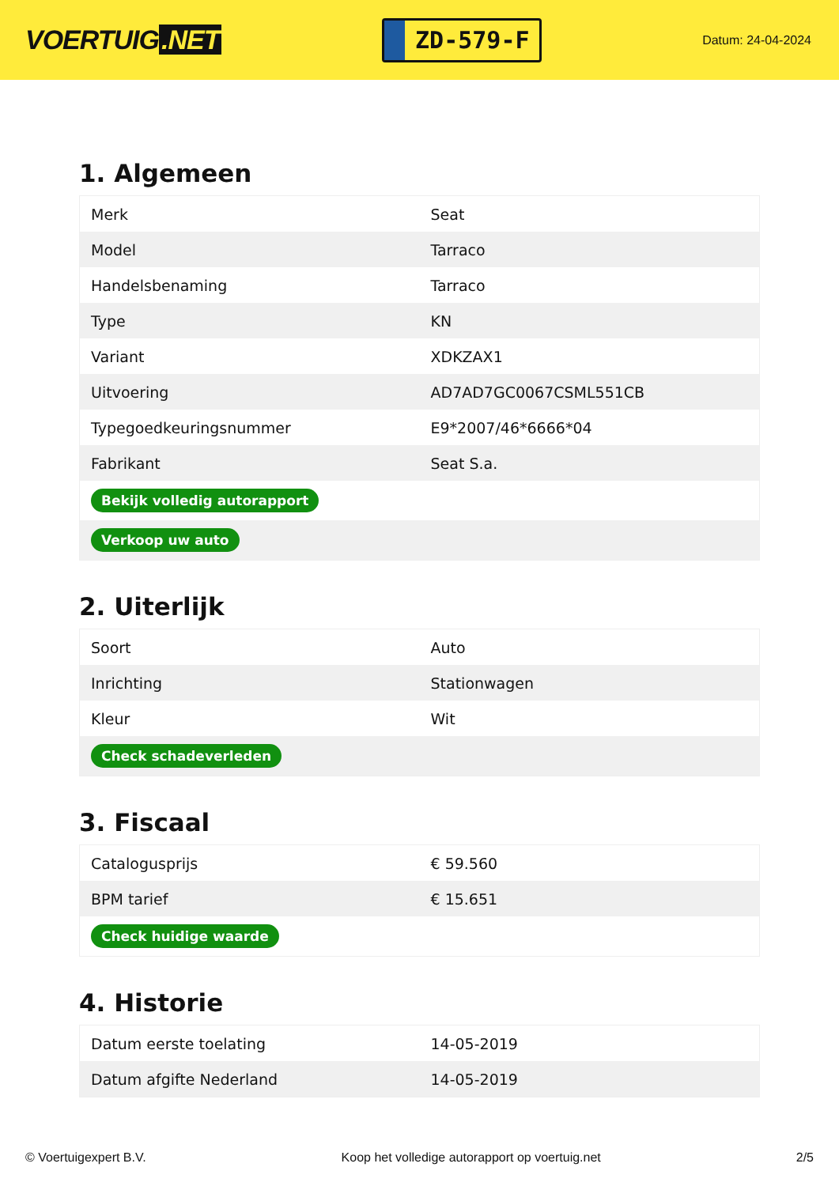VOERTUIG.NET
ZD-579-F
Datum: 24-04-2024
1. Algemeen
| Merk | Seat |
| Model | Tarraco |
| Handelsbenaming | Tarraco |
| Type | KN |
| Variant | XDKZAX1 |
| Uitvoering | AD7AD7GC0067CSML551CB |
| Typegoedkeuringsnummer | E9*2007/46*6666*04 |
| Fabrikant | Seat S.a. |
| Bekijk volledig autorapport | |
| Verkoop uw auto | |
2. Uiterlijk
| Soort | Auto |
| Inrichting | Stationwagen |
| Kleur | Wit |
| Check schadeverleden | |
3. Fiscaal
| Catalogusprijs | € 59.560 |
| BPM tarief | € 15.651 |
| Check huidige waarde | |
4. Historie
| Datum eerste toelating | 14-05-2019 |
| Datum afgifte Nederland | 14-05-2019 |
© Voertuigexpert B.V. Koop het volledige autorapport op voertuig.net 2/5